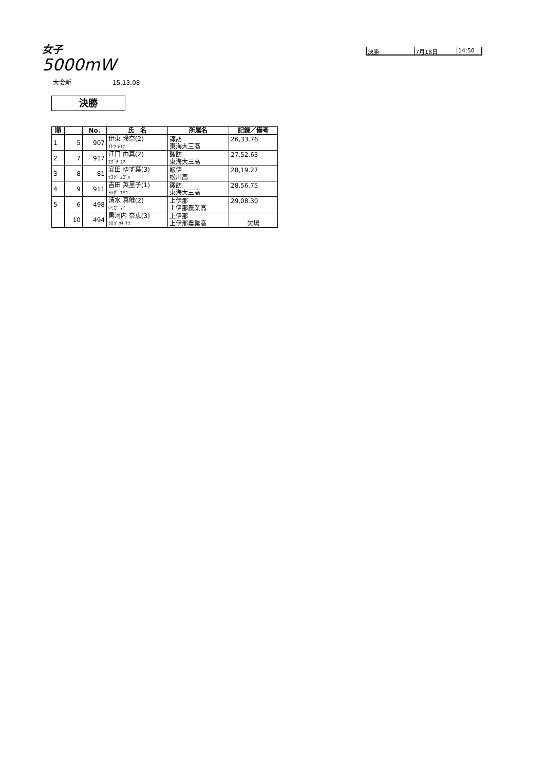女子
5000mW
決勝 7月18日 14:50
大会新 15,13.08
決勝
| 順 | | No. | 氏 名 | 所属名 | 記録／備考 |
| --- | --- | --- | --- | --- | --- |
| 1 | 5 | 907 | 伊東 玲奈(2) ｲﾄｳ ﾚｲﾅ | 諏訪 東海大三高 | 26,33.76 |
| 2 | 7 | 917 | 江口 由真(2) ｴｸﾞﾁ ﾕﾏ | 諏訪 東海大三高 | 27,52.63 |
| 3 | 8 | 81 | 安田 ゆず葉(3) ﾔｽﾀﾞ ﾕｽﾞﾊ | 飯伊 松川高 | 28,19.27 |
| 4 | 9 | 911 | 吉田 英里子(1) ﾖｼﾀﾞ ｴﾘｺ | 諏訪 東海大三高 | 28,56.75 |
| 5 | 6 | 498 | 清水 真唯(2) ｼﾐｽﾞ ﾏｲ | 上伊那 上伊那農業高 | 29,08.30 |
| | 10 | 494 | 黒河内 奈恵(3) ｸﾛｺﾞｳﾁ ﾅｴ | 上伊那 上伊那農業高 | 欠場 |